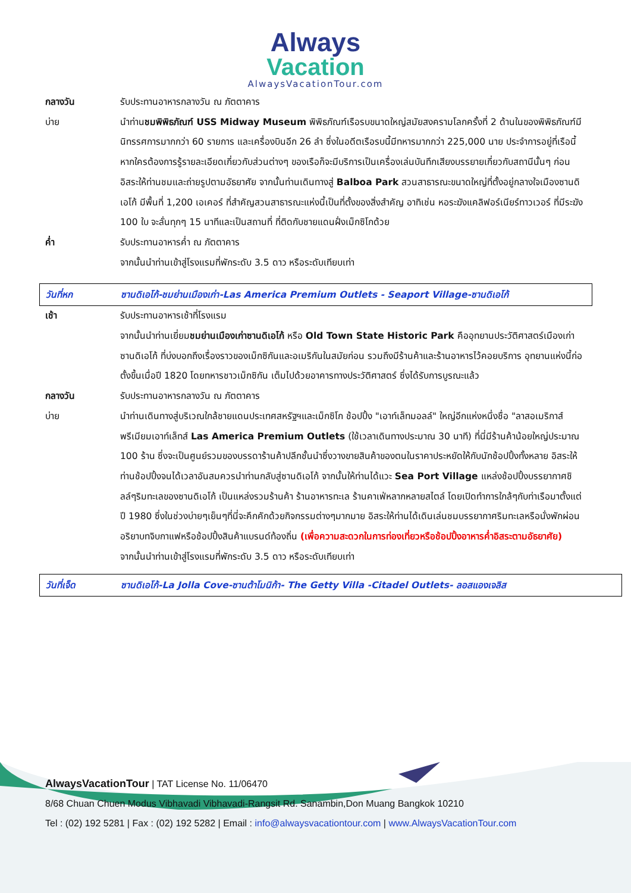Always
Vacation
AlwaysVacationTour.com
กลางวัน รับประทานอาหารกลางวัน ณ ภัตตาคาร
บ่าย นำท่านชมพิพิธภัณฑ์ USS Midway Museum พิพิธภัณฑ์เรือรบขนาดใหญ่สมัยสงครามโลกครั้งที่ 2 ด้านในของพิพิธภัณฑ์มีนิทรรศการมากกว่า 60 รายการ และเครื่องบินอีก 26 ลำ ซึ่งในอดีตเรือรบนี้มีทหารมากกว่า 225,000 นาย ประจำการอยู่ที่เรือนี้ หากใครต้องการรู้รายละเอียดเกี่ยวกับส่วนต่างๆ ของเรือก็จะมีบริการเป็นเครื่องเล่นบันทึกเสียงบรรยายเกี่ยวกับสถานีนั้นๆ ก่อนอิสระให้ท่านชมและถ่ายรูปตามอัธยาศัย จากนั้นท่านเดินทางสู่ Balboa Park สวนสาธารณะขนาดใหญ่ที่ตั้งอยู่กลางใจเมืองซานดิเอโก้ มีพื้นที่ 1,200 เอเคอร์ ที่สำคัญสวนสาธารณะแห่งนี้เป็นที่ตั้งของสิ่งสำคัญ อาทิเช่น หอระฆังแคลิฟอร์เนียร์ทาวเวอร์ ที่มีระฆัง 100 ใบ จะลั่นทุกๆ 15 นาทีและเป็นสถานที่ ที่ติดกับชายแดนฝั่งเม็กซิโกด้วย
ค่ำ รับประทานอาหารค่ำ ณ ภัตตาคาร
จากนั้นนำท่านเข้าสู่โรงแรมที่พักระดับ 3.5 ดาว หรือระดับเทียบเท่า
วันที่หก ซานดิเอโก้-ชมย่านเมืองเก่า-Las America Premium Outlets - Seaport Village-ซานดิเอโก้
เช้า รับประทานอาหารเช้าที่โรงแรม
จากนั้นนำท่านเยี่ยมชมย่านเมืองเก่าซานดิเอโก้ หรือ Old Town State Historic Park คืออุทยานประวัติศาสตร์เมืองเก่าซานดิเอโก้ ที่บ่งบอกถึงเรื่องราวของเม็กซิกันและอเมริกันในสมัยก่อน รวมถึงมีร้านค้าและร้านอาหารไว้คอยบริการ อุทยานแห่งนี้ก่อตั้งขึ้นเมื่อปี 1820 โดยทหารชาวเม็กซิกัน เต็มไปด้วยอาคารทางประวัติศาสตร์ ซึ่งได้รับการบูรณะแล้ว
กลางวัน รับประทานอาหารกลางวัน ณ ภัตตาคาร
บ่าย นำท่านเดินทางสู่บริเวณใกล้ชายแดนประเทศสหรัฐฯและเม็กซิโก ช้อปปิ้ง "เอาท์เล็ทมอลล์" ใหญ่อีกแห่งหนึ่งชื่อ "ลาสอเมริกาส์พรีเมียมเอาท์เล็ทส์ Las America Premium Outlets (ใช้เวลาเดินทางประมาณ 30 นาที) ที่นี่มีร้านค้าน้อยใหญ่ประมาณ 100 ร้าน ซึ่งจะเป็นศูนย์รวมของบรรดาร้านค้าปลีกชั้นนำซึ่งวางขายสินค้าของตนในราคาประหยัดให้กับนักช้อปปิ้งทั้งหลาย อิสระให้ท่านช้อปปิ้งจนได้เวลาอันสมควรนำท่านกลับสู่ซานดิเอโก้ จากนั้นให้ท่านได้แวะ Sea Port Village แหล่งช้อปปิ้งบรรยากาศชิลล์ๆริมทะเลของซานดิเอโก้ เป็นแหล่งรวมร้านค้า ร้านอาหารทะเล ร้านคาเฟ่หลากหลายสไตล์ โดยเปิดทำการใกล้ๆกับท่าเรือมาตั้งแต่ปี 1980 ซึ่งในช่วงบ่ายๆเย็นๆที่นี่จะคึกคักด้วยกิจกรรมต่างๆมากมาย อิสระให้ท่านได้เดินเล่นชมบรรยากาศริมทะเลหรือนั่งพักผ่อนอริยาบทจิบกาแฟหรือช้อปปิ้งสินค้าแบรนด์ท้องถิ่น (เพื่อความสะดวกในการท่องเที่ยวหรือช้อปปิ้งอาหารค่ำอิสระตามอัธยาศัย)
จากนั้นนำท่านเข้าสู่โรงแรมที่พักระดับ 3.5 ดาว หรือระดับเทียบเท่า
วันที่เจ็ด ซานดิเอโก้-La Jolla Cove-ซานต้าโมนิก้า- The Getty Villa -Citadel Outlets- ลอสแองเจลิส
AlwaysVacationTour | TAT License No. 11/06470
8/68 Chuan Chuen Modus Vibhavadi Vibhavadi-Rangsit Rd. Sanambin,Don Muang Bangkok 10210
Tel : (02) 192 5281 | Fax : (02) 192 5282 | Email : info@alwaysvacationtour.com | www.AlwaysVacationTour.com